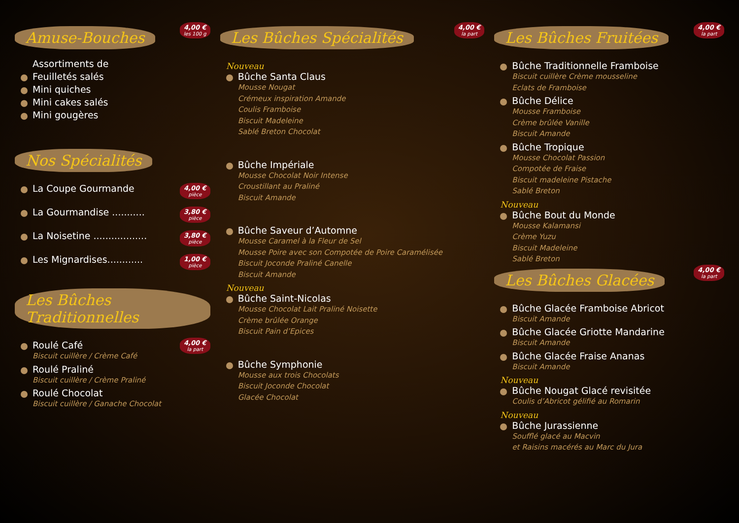Amuse-Bouches
4,00 € les 100 g
Assortiments de
Feuilletés salés
Mini quiches
Mini cakes salés
Mini gougères
Nos Spécialités
La Coupe Gourmande 4,00 € pièce
La Gourmandise ........... 3,80 € pièce
La Noisetine .................. 3,80 € pièce
Les Mignardises............ 1,00 € pièce
Les Bûches Traditionnelles
4,00 € la part
Roulé Café
Biscuit cuillère / Crème Café
Roulé Praliné
Biscuit cuillère / Crème Praliné
Roulé Chocolat
Biscuit cuillère / Ganache Chocolat
Les Bûches Spécialités
4,00 € la part
Nouveau
Bûche Santa Claus
Mousse Nougat
Crémeux inspiration Amande
Coulis Framboise
Biscuit Madeleine
Sablé Breton Chocolat
Bûche Impériale
Mousse Chocolat Noir Intense
Croustillant au Praliné
Biscuit Amande
Bûche Saveur d’Automne
Mousse Caramel à la Fleur de Sel
Mousse Poire avec son Compotée de Poire Caramélisée
Biscuit Joconde Praliné Canelle
Biscuit Amande
Nouveau
Bûche Saint-Nicolas
Mousse Chocolat Lait Praliné Noisette
Crème brûlée Orange
Biscuit Pain d’Epices
Bûche Symphonie
Mousse aux trois Chocolats
Biscuit Joconde Chocolat
Glacée Chocolat
Les Bûches Fruitées
4,00 € la part
Bûche Traditionnelle Framboise
Biscuit cuillère Crème mousseline
Eclats de Framboise
Bûche Délice
Mousse Framboise
Crème brûlée Vanille
Biscuit Amande
Bûche Tropique
Mousse Chocolat Passion
Compotée de Fraise
Biscuit madeleine Pistache
Sablé Breton
Nouveau
Bûche Bout du Monde
Mousse Kalamansi
Crème Yuzu
Biscuit Madeleine
Sablé Breton
Les Bûches Glacées
4,00 € la part
Bûche Glacée Framboise Abricot
Biscuit Amande
Bûche Glacée Griotte Mandarine
Biscuit Amande
Bûche Glacée Fraise Ananas
Biscuit Amande
Nouveau
Bûche Nougat Glacé revisitée
Coulis d’Abricot gélifié au Romarin
Nouveau
Bûche Jurassienne
Soufflé glacé au Macvin
et Raisins macérés au Marc du Jura